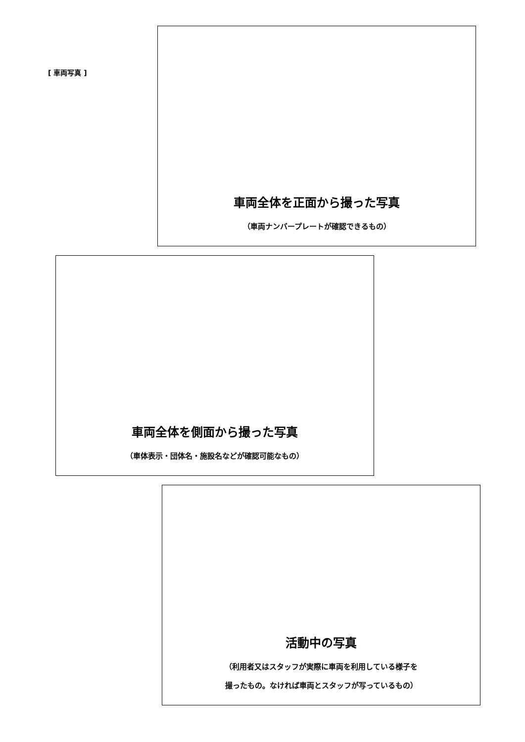[ 車両写真 ]
車両全体を正面から撮った写真
（車両ナンバープレートが確認できるもの）
車両全体を側面から撮った写真
（車体表示・団体名・施設名などが確認可能なもの）
活動中の写真
（利用者又はスタッフが実際に車両を利用している様子を
撮ったもの。なければ車両とスタッフが写っているもの）